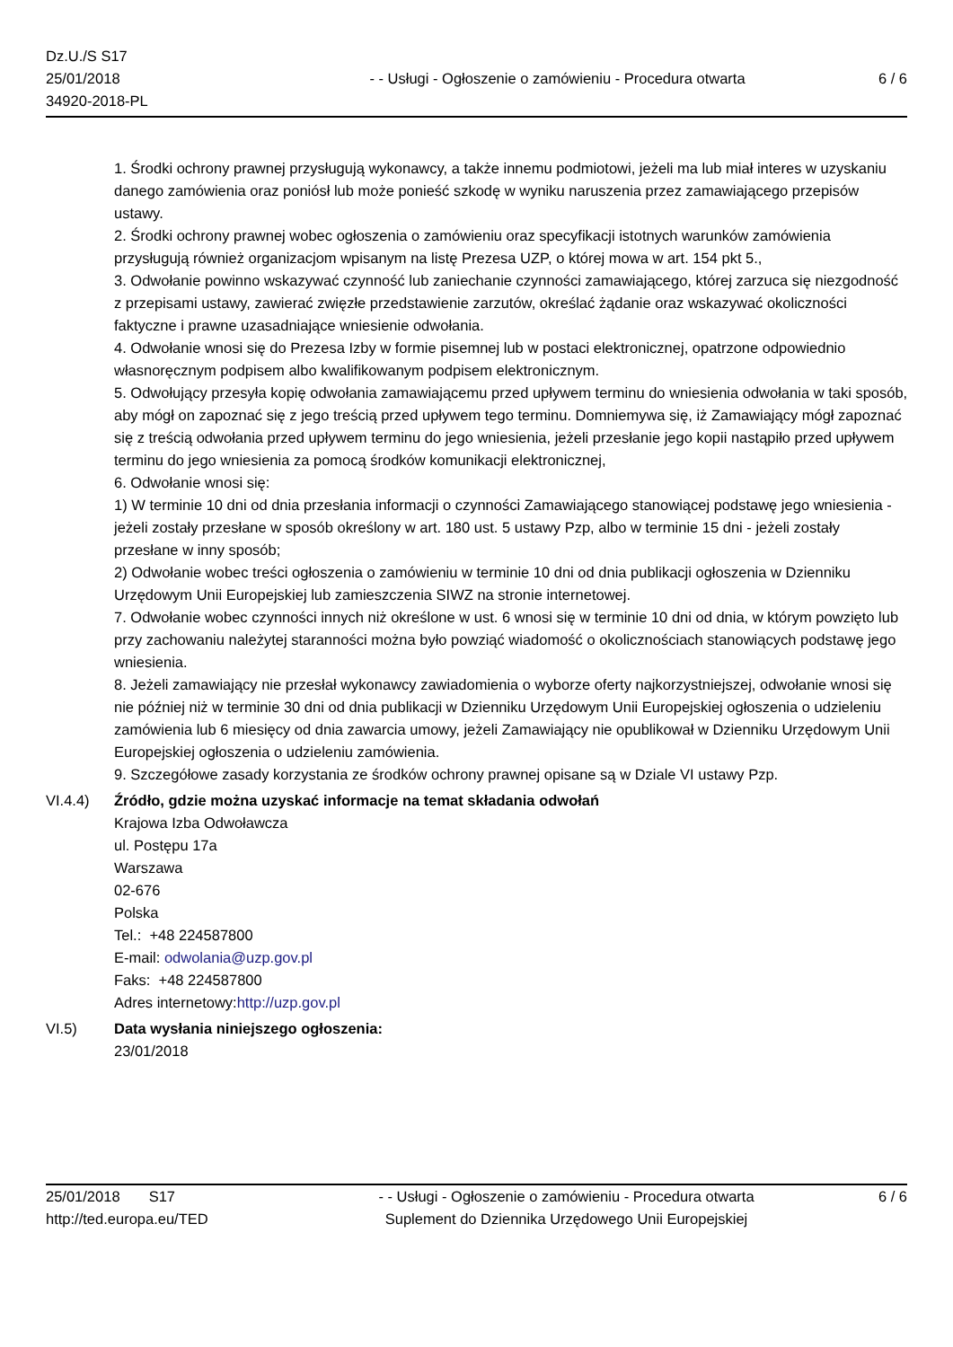Dz.U./S S17
25/01/2018
34920-2018-PL
- - Usługi - Ogłoszenie o zamówieniu - Procedura otwarta
6 / 6
1. Środki ochrony prawnej przysługują wykonawcy, a także innemu podmiotowi, jeżeli ma lub miał interes w uzyskaniu danego zamówienia oraz poniósł lub może ponieść szkodę w wyniku naruszenia przez zamawiającego przepisów ustawy.
2. Środki ochrony prawnej wobec ogłoszenia o zamówieniu oraz specyfikacji istotnych warunków zamówienia przysługują również organizacjom wpisanym na listę Prezesa UZP, o której mowa w art. 154 pkt 5.,
3. Odwołanie powinno wskazywać czynność lub zaniechanie czynności zamawiającego, której zarzuca się niezgodność z przepisami ustawy, zawierać zwięzłe przedstawienie zarzutów, określać żądanie oraz wskazywać okoliczności faktyczne i prawne uzasadniające wniesienie odwołania.
4. Odwołanie wnosi się do Prezesa Izby w formie pisemnej lub w postaci elektronicznej, opatrzone odpowiednio własnoręcznym podpisem albo kwalifikowanym podpisem elektronicznym.
5. Odwołujący przesyła kopię odwołania zamawiającemu przed upływem terminu do wniesienia odwołania w taki sposób, aby mógł on zapoznać się z jego treścią przed upływem tego terminu. Domniemywa się, iż Zamawiający mógł zapoznać się z treścią odwołania przed upływem terminu do jego wniesienia, jeżeli przesłanie jego kopii nastąpiło przed upływem terminu do jego wniesienia za pomocą środków komunikacji elektronicznej,
6. Odwołanie wnosi się:
1) W terminie 10 dni od dnia przesłania informacji o czynności Zamawiającego stanowiącej podstawę jego wniesienia - jeżeli zostały przesłane w sposób określony w art. 180 ust. 5 ustawy Pzp, albo w terminie 15 dni - jeżeli zostały przesłane w inny sposób;
2) Odwołanie wobec treści ogłoszenia o zamówieniu w terminie 10 dni od dnia publikacji ogłoszenia w Dzienniku Urzędowym Unii Europejskiej lub zamieszczenia SIWZ na stronie internetowej.
7. Odwołanie wobec czynności innych niż określone w ust. 6 wnosi się w terminie 10 dni od dnia, w którym powzięto lub przy zachowaniu należytej staranności można było powziąć wiadomość o okolicznościach stanowiących podstawę jego wniesienia.
8. Jeżeli zamawiający nie przesłał wykonawcy zawiadomienia o wyborze oferty najkorzystniejszej, odwołanie wnosi się nie później niż w terminie 30 dni od dnia publikacji w Dzienniku Urzędowym Unii Europejskiej ogłoszenia o udzieleniu zamówienia lub 6 miesięcy od dnia zawarcia umowy, jeżeli Zamawiający nie opublikował w Dzienniku Urzędowym Unii Europejskiej ogłoszenia o udzieleniu zamówienia.
9. Szczegółowe zasady korzystania ze środków ochrony prawnej opisane są w Dziale VI ustawy Pzp.
VI.4.4) Źródło, gdzie można uzyskać informacje na temat składania odwołań
Krajowa Izba Odwoławcza
ul. Postępu 17a
Warszawa
02-676
Polska
Tel.: +48 224587800
E-mail: odwolania@uzp.gov.pl
Faks: +48 224587800
Adres internetowy:http://uzp.gov.pl
VI.5) Data wysłania niniejszego ogłoszenia:
23/01/2018
25/01/2018 S17
http://ted.europa.eu/TED
- - Usługi - Ogłoszenie o zamówieniu - Procedura otwarta
Suplement do Dziennika Urzędowego Unii Europejskiej
6 / 6